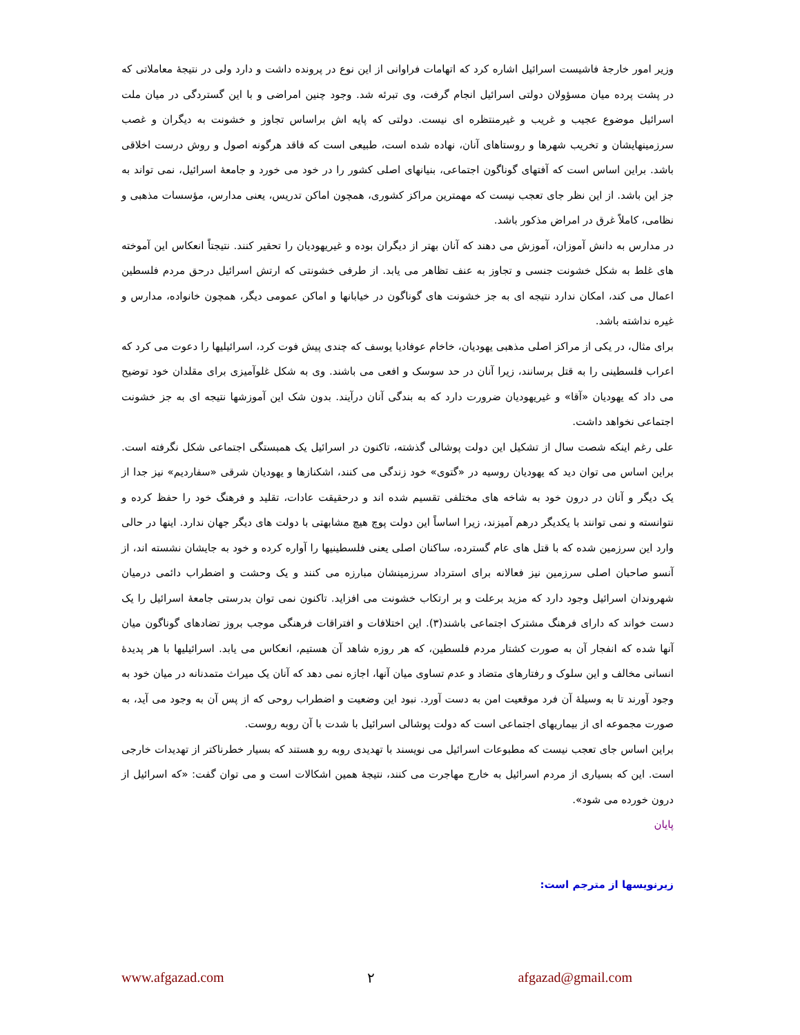وزیر امور خارجهٔ فاشیست اسرائیل اشاره کرد که اتهامات فراوانی از این نوع در پرونده داشت و دارد ولی در نتیجهٔ معاملاتی که در پشت پرده میان مسؤولان دولتی اسرائیل انجام گرفت، وی تبرئه شد. وجود چنین امراضی و با این گستردگی در میان ملت اسرائیل موضوع عجیب و غریب و غیرمنتظره ای نیست. دولتی که پایه اش براساس تجاوز و خشونت به دیگران و غصب سرزمینهایشان و تخریب شهرها و روستاهای آنان، نهاده شده است، طبیعی است که فاقد هرگونه اصول و روش درست اخلاقی باشد. براین اساس است که آفتهای گوناگون اجتماعی، بنیانهای اصلی کشور را در خود می خورد و جامعهٔ اسرائیل، نمی تواند به جز این باشد. از این نظر جای تعجب نیست که مهمترین مراکز کشوری، همچون اماکن تدریس، یعنی مدارس، مؤسسات مذهبی و نظامی، کاملاً غرق در امراض مذکور باشد.
در مدارس به دانش آموزان، آموزش می دهند که آنان بهتر از دیگران بوده و غیریهودیان را تحقیر کنند. نتیجتاً انعکاس این آموخته های غلط به شکل خشونت جنسی و تجاوز به عنف تظاهر می یابد. از طرفی خشونتی که ارتش اسرائیل درحق مردم فلسطین اعمال می کند، امکان ندارد نتیجه ای به جز خشونت های گوناگون در خیابانها و اماکن عمومی دیگر، همچون خانواده، مدارس و غیره نداشته باشد.
برای مثال، در یکی از مراکز اصلی مذهبی یهودیان، خاخام عوفادیا یوسف که چندی پیش فوت کرد، اسرائیلیها را دعوت می کرد که اعراب فلسطینی را به قتل برسانند، زیرا آنان در حد سوسک و افعی می باشند. وی به شکل غلوآمیزی برای مقلدان خود توضیح می داد که یهودیان «آقا» و غیریهودیان ضرورت دارد که به بندگی آنان درآیند. بدون شک این آموزشها نتیجه ای به جز خشونت اجتماعی نخواهد داشت.
علی رغم اینکه شصت سال از تشکیل این دولت پوشالی گذشته، تاکنون در اسرائیل یک همبستگی اجتماعی شکل نگرفته است. براین اساس می توان دید که یهودیان روسیه در «گتوی» خود زندگی می کنند، اشکنازها و یهودیان شرقی «سفاردیم» نیز جدا از یک دیگر و آنان در درون خود به شاخه های مختلفی تقسیم شده اند و درحقیقت عادات، تقلید و فرهنگ خود را حفظ کرده و نتوانسته و نمی توانند با یکدیگر درهم آمیزند، زیرا اساساً این دولت پوچ هیچ مشابهتی با دولت های دیگر جهان ندارد. اینها در حالی وارد این سرزمین شده که با قتل های عام گسترده، ساکنان اصلی یعنی فلسطینیها را آواره کرده و خود به جایشان نشسته اند، از آنسو صاحبان اصلی سرزمین نیز فعالانه برای استرداد سرزمینشان مبارزه می کنند و یک وحشت و اضطراب دائمی درمیان شهروندان اسرائیل وجود دارد که مزید برعلت و بر ارتکاب خشونت می افزاید. تاکنون نمی توان بدرستی جامعهٔ اسرائیل را یک دست خواند که دارای فرهنگ مشترک اجتماعی باشند(۳). این اختلافات و افتراقات فرهنگی موجب بروز تضادهای گوناگون میان آنها شده که انفجار آن به صورت کشتار مردم فلسطین، که هر روزه شاهد آن هستیم، انعکاس می یابد. اسرائیلیها با هر پدیدهٔ انسانی مخالف و این سلوک و رفتارهای متضاد و عدم تساوی میان آنها، اجازه نمی دهد که آنان یک میراث متمدنانه در میان خود به وجود آورند تا به وسیلهٔ آن فرد موقعیت امن به دست آورد. نبود این وضعیت و اضطراب روحی که از پس آن به وجود می آید، به صورت مجموعه ای از بیماریهای اجتماعی است که دولت پوشالی اسرائیل با شدت با آن روبه روست.
براین اساس جای تعجب نیست که مطبوعات اسرائیل می نویسند با تهدیدی روبه رو هستند که بسیار خطرناکتر از تهدیدات خارجی است. این که بسیاری از مردم اسرائیل به خارج مهاجرت می کنند، نتیجهٔ همین اشکالات است و می توان گفت: «که اسرائیل از درون خورده می شود».
پایان
زیرنویسها از مترجم است:
www.afgazad.com ۲ afgazad@gmail.com